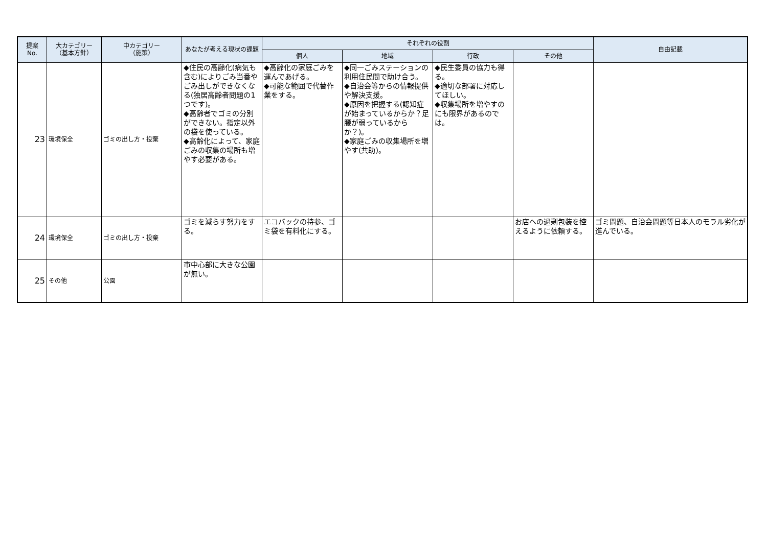| 提案 No. | 大カテゴリー （基本方針） | 中カテゴリー （施策） | あなたが考える現状の課題 | それぞれの役割 | | | | 自由記載 |
| --- | --- | --- | --- | --- | --- | --- | --- | --- |
| | | | | 個人 | 地域 | 行政 | その他 | |
| 23 | 環境保全 | ゴミの出し方・投棄 | ◆住民の高齢化(病気も含む)によりごみ当番やごみ出しができなくなる(独居高齢者問題の1つです)。 ◆高齢者でゴミの分別ができない。指定以外の袋を使っている。 ◆高齢化によって、家庭ごみの収集の場所も増やす必要がある。 | ◆高齢化の家庭ごみを運んであげる。 ◆可能な範囲で代替作業をする。 | ◆同一ごみステーションの利用住民間で助け合う。 ◆自治会等からの情報提供や解決支援。 ◆原因を把握する(認知症が始まっているからか？足腰が弱っているからか？)。 ◆家庭ごみの収集場所を増やす(共助)。 | ◆民生委員の協力も得る。 ◆適切な部署に対応してほしい。 ◆収集場所を増やすのにも限界があるのでは。 | | |
| 24 | 環境保全 | ゴミの出し方・投棄 | ゴミを減らす努力をする。 | エコバックの持参、ゴミ袋を有料化にする。 | | | お店への過剰包装を控えるように依頼する。 | ゴミ問題、自治会問題等日本人のモラル劣化が進んでいる。 |
| 25 | その他 | 公園 | 市中心部に大きな公園が無い。 | | | | | |